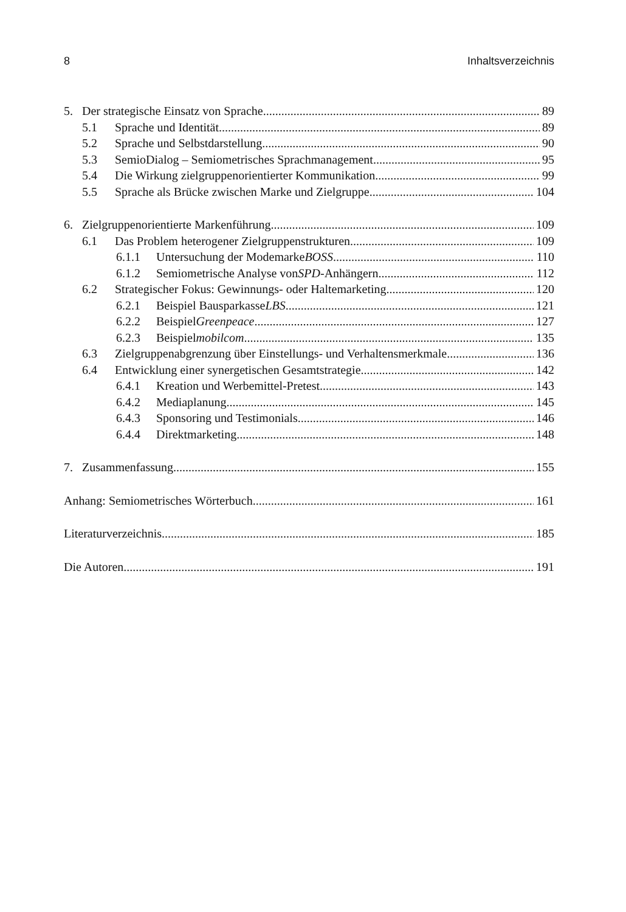8 Inhaltsverzeichnis
5. Der strategische Einsatz von Sprache 89
5.1 Sprache und Identität 89
5.2 Sprache und Selbstdarstellung 90
5.3 SemioDialog – Semiometrisches Sprachmanagement 95
5.4 Die Wirkung zielgruppenorientierter Kommunikation 99
5.5 Sprache als Brücke zwischen Marke und Zielgruppe 104
6. Zielgruppenorientierte Markenführung 109
6.1 Das Problem heterogener Zielgruppenstrukturen 109
6.1.1 Untersuchung der Modemarke BOSS 110
6.1.2 Semiometrische Analyse von SPD -Anhängern 112
6.2 Strategischer Fokus: Gewinnungs- oder Haltemarketing 120
6.2.1 Beispiel Bausparkasse LBS 121
6.2.2 Beispiel Greenpeace 127
6.2.3 Beispiel mobilcom 135
6.3 Zielgruppenabgrenzung über Einstellungs- und Verhaltensmerkmale 136
6.4 Entwicklung einer synergetischen Gesamtstrategie 142
6.4.1 Kreation und Werbemittel-Pretest 143
6.4.2 Mediaplanung 145
6.4.3 Sponsoring und Testimonials 146
6.4.4 Direktmarketing 148
7. Zusammenfassung 155
Anhang: Semiometrisches Wörterbuch 161
Literaturverzeichnis 185
Die Autoren 191